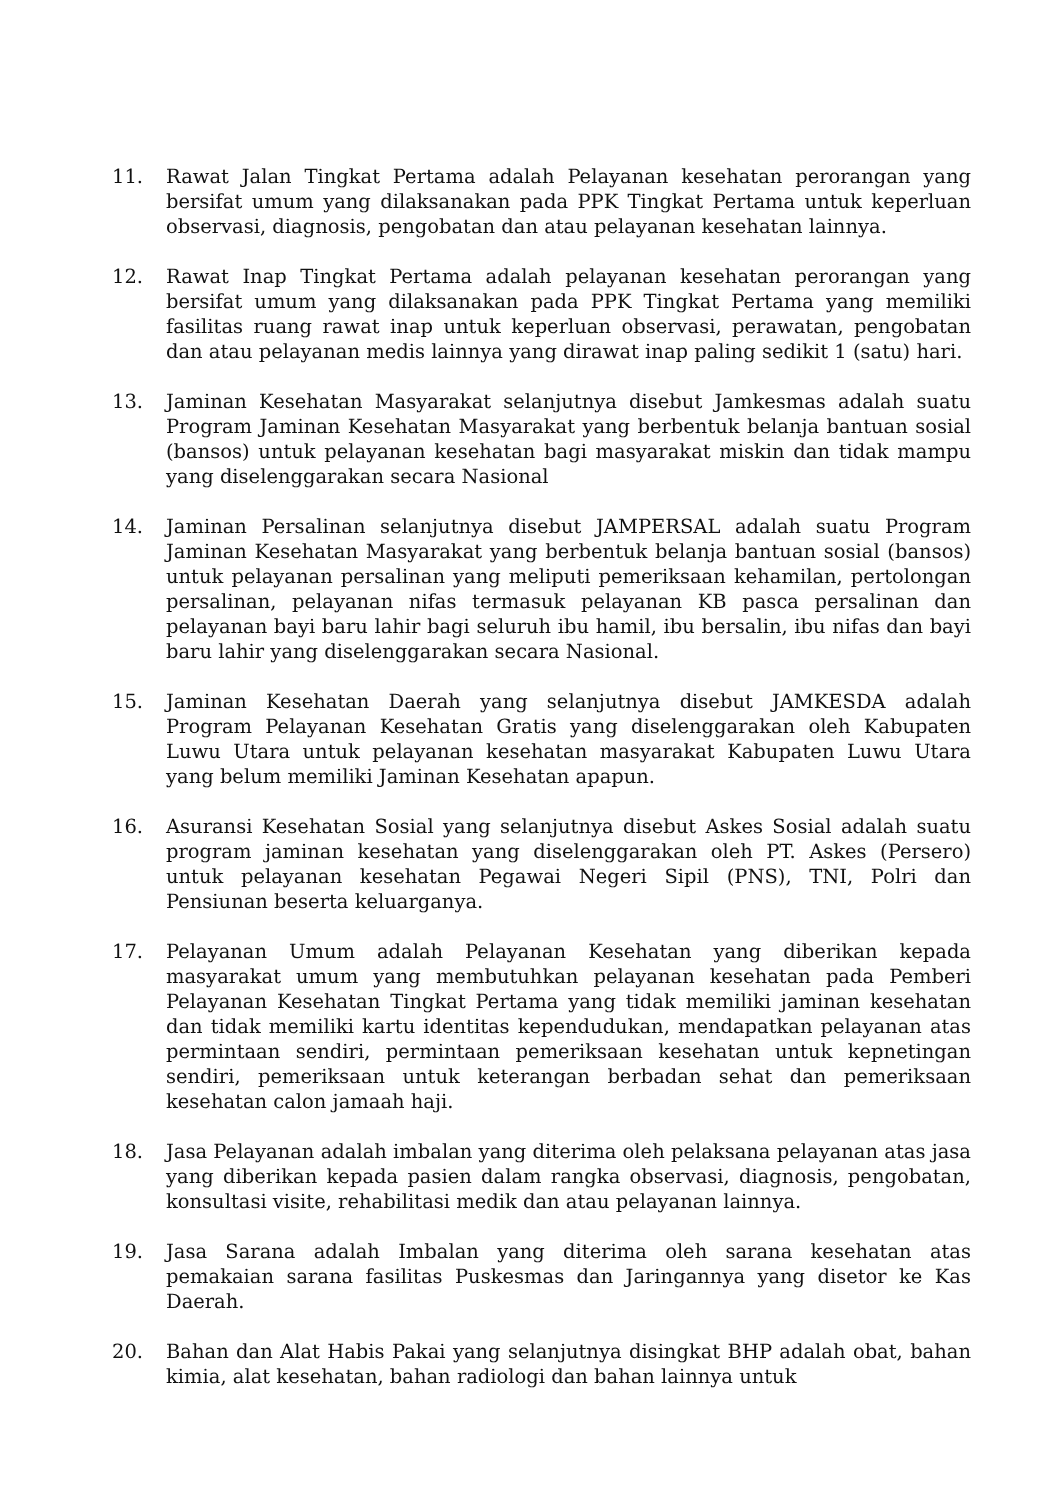11. Rawat Jalan Tingkat Pertama adalah Pelayanan kesehatan perorangan yang bersifat umum yang dilaksanakan pada PPK Tingkat Pertama untuk keperluan observasi, diagnosis, pengobatan dan atau pelayanan kesehatan lainnya.
12. Rawat Inap Tingkat Pertama adalah pelayanan kesehatan perorangan yang bersifat umum yang dilaksanakan pada PPK Tingkat Pertama yang memiliki fasilitas ruang rawat inap untuk keperluan observasi, perawatan, pengobatan dan atau pelayanan medis lainnya yang dirawat inap paling sedikit 1 (satu) hari.
13. Jaminan Kesehatan Masyarakat selanjutnya disebut Jamkesmas adalah suatu Program Jaminan Kesehatan Masyarakat yang berbentuk belanja bantuan sosial (bansos) untuk pelayanan kesehatan bagi masyarakat miskin dan tidak mampu yang diselenggarakan secara Nasional
14. Jaminan Persalinan selanjutnya disebut JAMPERSAL adalah suatu Program Jaminan Kesehatan Masyarakat yang berbentuk belanja bantuan sosial (bansos) untuk pelayanan persalinan yang meliputi pemeriksaan kehamilan, pertolongan persalinan, pelayanan nifas termasuk pelayanan KB pasca persalinan dan pelayanan bayi baru lahir bagi seluruh ibu hamil, ibu bersalin, ibu nifas dan bayi baru lahir yang diselenggarakan secara Nasional.
15. Jaminan Kesehatan Daerah yang selanjutnya disebut JAMKESDA adalah Program Pelayanan Kesehatan Gratis yang diselenggarakan oleh Kabupaten Luwu Utara untuk pelayanan kesehatan masyarakat Kabupaten Luwu Utara yang belum memiliki Jaminan Kesehatan apapun.
16. Asuransi Kesehatan Sosial yang selanjutnya disebut Askes Sosial adalah suatu program jaminan kesehatan yang diselenggarakan oleh PT. Askes (Persero) untuk pelayanan kesehatan Pegawai Negeri Sipil (PNS), TNI, Polri dan Pensiunan beserta keluarganya.
17. Pelayanan Umum adalah Pelayanan Kesehatan yang diberikan kepada masyarakat umum yang membutuhkan pelayanan kesehatan pada Pemberi Pelayanan Kesehatan Tingkat Pertama yang tidak memiliki jaminan kesehatan dan tidak memiliki kartu identitas kependudukan, mendapatkan pelayanan atas permintaan sendiri, permintaan pemeriksaan kesehatan untuk kepnetingan sendiri, pemeriksaan untuk keterangan berbadan sehat dan pemeriksaan kesehatan calon jamaah haji.
18. Jasa Pelayanan adalah imbalan yang diterima oleh pelaksana pelayanan atas jasa yang diberikan kepada pasien dalam rangka observasi, diagnosis, pengobatan, konsultasi visite, rehabilitasi medik dan atau pelayanan lainnya.
19. Jasa Sarana adalah Imbalan yang diterima oleh sarana kesehatan atas pemakaian sarana fasilitas Puskesmas dan Jaringannya yang disetor ke Kas Daerah.
20. Bahan dan Alat Habis Pakai yang selanjutnya disingkat BHP adalah obat, bahan kimia, alat kesehatan, bahan radiologi dan bahan lainnya untuk